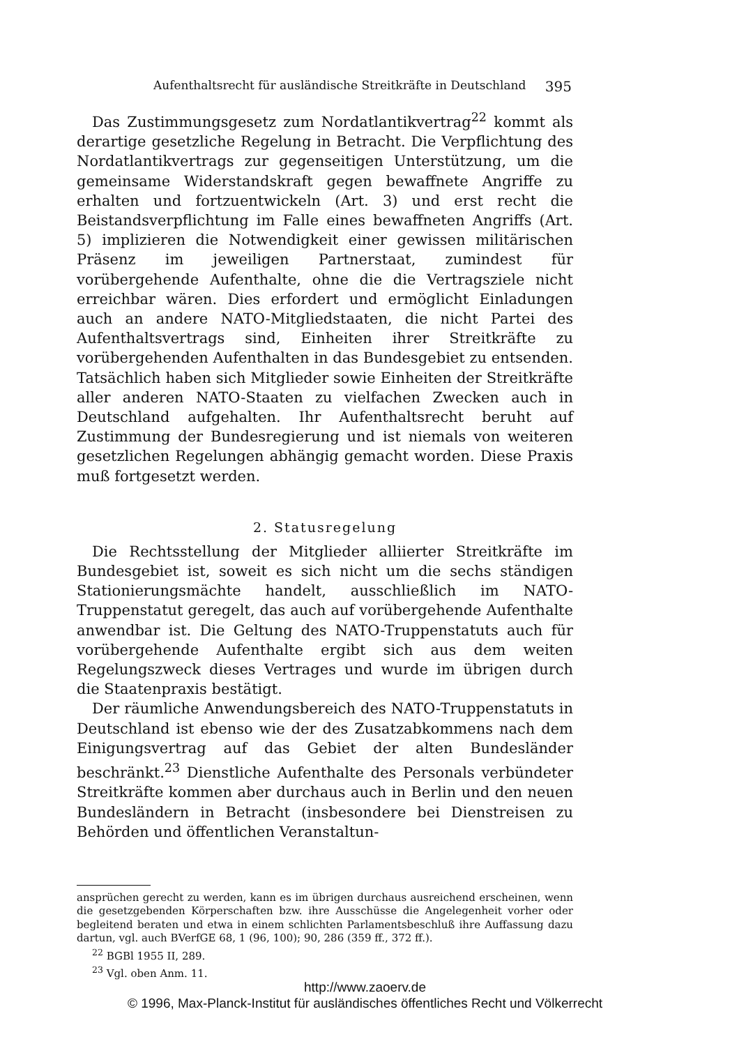Aufenthaltsrecht für ausländische Streitkräfte in Deutschland 395
Das Zustimmungsgesetz zum Nordatlantikvertrag<sup>22</sup> kommt als derartige gesetzliche Regelung in Betracht. Die Verpflichtung des Nordatlantikvertrags zur gegenseitigen Unterstützung, um die gemeinsame Widerstandskraft gegen bewaffnete Angriffe zu erhalten und fortzuentwickeln (Art. 3) und erst recht die Beistandsverpflichtung im Falle eines bewaffneten Angriffs (Art. 5) implizieren die Notwendigkeit einer gewissen militärischen Präsenz im jeweiligen Partnerstaat, zumindest für vorübergehende Aufenthalte, ohne die die Vertragsziele nicht erreichbar wären. Dies erfordert und ermöglicht Einladungen auch an andere NATO-Mitgliedstaaten, die nicht Partei des Aufenthaltsvertrags sind, Einheiten ihrer Streitkräfte zu vorübergehenden Aufenthalten in das Bundesgebiet zu entsenden. Tatsächlich haben sich Mitglieder sowie Einheiten der Streitkräfte aller anderen NATO-Staaten zu vielfachen Zwecken auch in Deutschland aufgehalten. Ihr Aufenthaltsrecht beruht auf Zustimmung der Bundesregierung und ist niemals von weiteren gesetzlichen Regelungen abhängig gemacht worden. Diese Praxis muß fortgesetzt werden.
2. Statusregelung
Die Rechtsstellung der Mitglieder alliierter Streitkräfte im Bundesgebiet ist, soweit es sich nicht um die sechs ständigen Stationierungsmächte handelt, ausschließlich im NATO-Truppenstatut geregelt, das auch auf vorübergehende Aufenthalte anwendbar ist. Die Geltung des NATO-Truppenstatuts auch für vorübergehende Aufenthalte ergibt sich aus dem weiten Regelungszweck dieses Vertrages und wurde im übrigen durch die Staatenpraxis bestätigt.
Der räumliche Anwendungsbereich des NATO-Truppenstatuts in Deutschland ist ebenso wie der des Zusatzabkommens nach dem Einigungsvertrag auf das Gebiet der alten Bundesländer beschränkt.<sup>23</sup> Dienstliche Aufenthalte des Personals verbündeter Streitkräfte kommen aber durchaus auch in Berlin und den neuen Bundesländern in Betracht (insbesondere bei Dienstreisen zu Behörden und öffentlichen Veranstaltun-
ansprüchen gerecht zu werden, kann es im übrigen durchaus ausreichend erscheinen, wenn die gesetzgebenden Körperschaften bzw. ihre Ausschüsse die Angelegenheit vorher oder begleitend beraten und etwa in einem schlichten Parlamentsbeschluß ihre Auffassung dazu dartun, vgl. auch BVerfGE 68, 1 (96, 100); 90, 286 (359 ff., 372 ff.).
<sup>22</sup> BGBl 1955 II, 289.
<sup>23</sup> Vgl. oben Anm. 11.
http://www.zaoerv.de
© 1996, Max-Planck-Institut für ausländisches öffentliches Recht und Völkerrecht